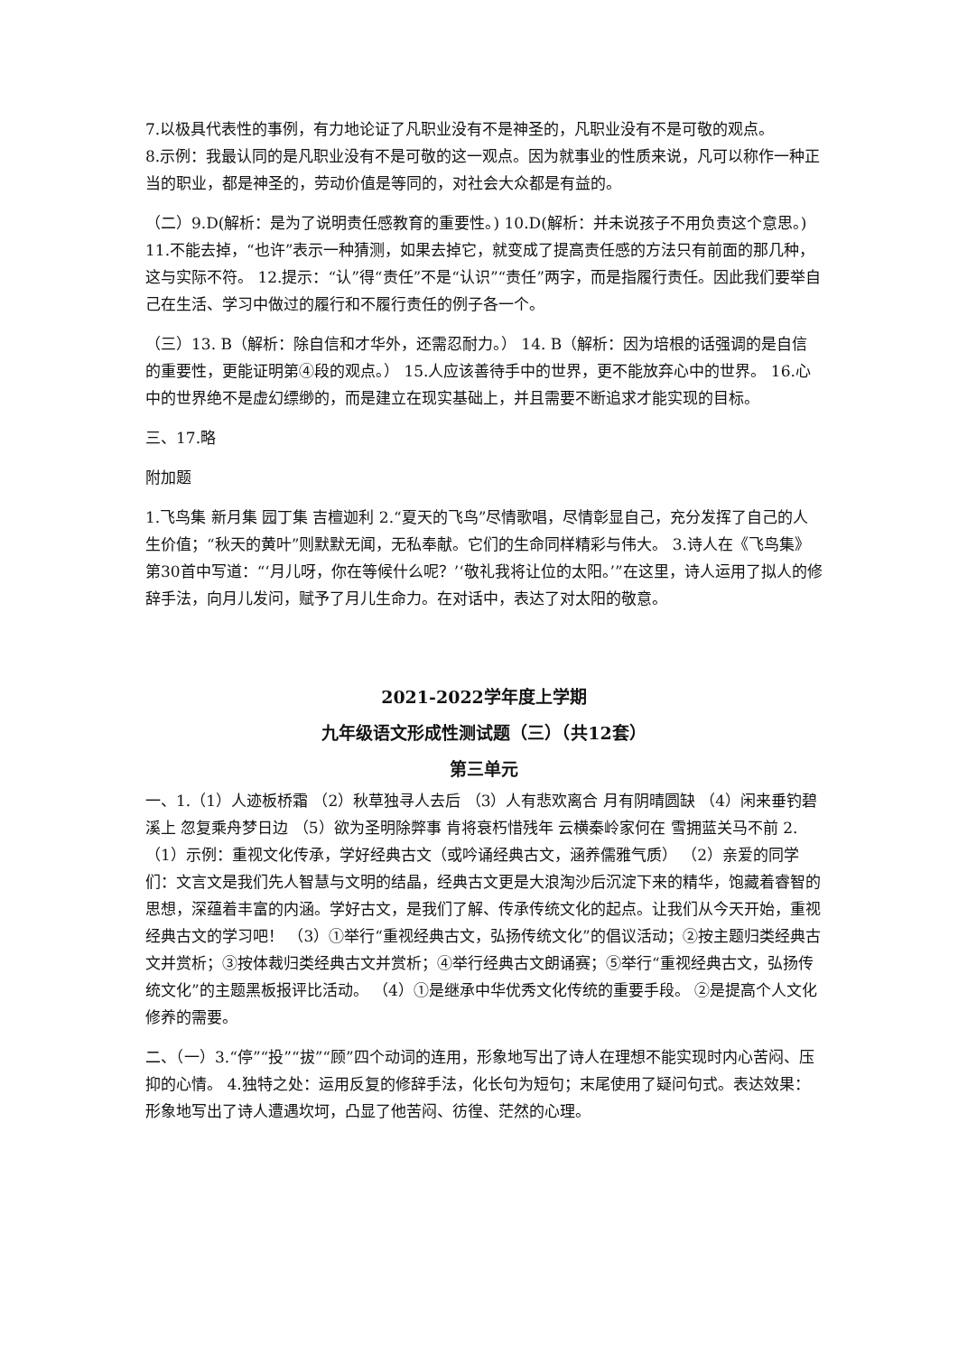7.以极具代表性的事例，有力地论证了凡职业没有不是神圣的，凡职业没有不是可敬的观点。
8.示例：我最认同的是凡职业没有不是可敬的这一观点。因为就事业的性质来说，凡可以称作一种正当的职业，都是神圣的，劳动价值是等同的，对社会大众都是有益的。
（二）9.D(解析：是为了说明责任感教育的重要性。) 10.D(解析：并未说孩子不用负责这个意思。) 11.不能去掉，“也许”表示一种猜测，如果去掉它，就变成了提高责任感的方法只有前面的那几种，这与实际不符。 12.提示：“认”得“责任”不是“认识”“责任”两字，而是指履行责任。因此我们要举自己在生活、学习中做过的履行和不履行责任的例子各一个。
（三）13. B（解析：除自信和才华外，还需忍耐力。） 14. B（解析：因为培根的话强调的是自信的重要性，更能证明第④段的观点。） 15.人应该善待手中的世界，更不能放弃心中的世界。 16.心中的世界绝不是虚幻缥缈的，而是建立在现实基础上，并且需要不断追求才能实现的目标。
三、17.略
附加题
1.飞鸟集 新月集 园丁集 吉檀迦利 2.“夏天的飞鸟”尽情歌唱，尽情彰显自己，充分发挥了自己的人生价值；“秋天的黄叶”则默默无闻，无私奉献。它们的生命同样精彩与伟大。 3.诗人在《飞鸟集》第30首中写道：“‘月儿呀，你在等候什么呢？’‘敬礼我将让位的太阳。’”在这里，诗人运用了拟人的修辞手法，向月儿发问，赋予了月儿生命力。在对话中，表达了对太阳的敬意。
2021-2022学年度上学期
九年级语文形成性测试题（三）（共12套）
第三单元
一、1.（1）人迹板桥霜 （2）秋草独寻人去后 （3）人有悲欢离合 月有阴晴圆缺 （4）闲来垂钓碧溪上 忽复乘舟梦日边 （5）欲为圣明除弊事 肯将衰朽惜残年 云横秦岭家何在 雪拥蓝关马不前 2.（1）示例：重视文化传承，学好经典古文（或吟诵经典古文，涵养儒雅气质） （2）亲爱的同学们：文言文是我们先人智慧与文明的结晶，经典古文更是大浪淘沙后沉淀下来的精华，饱藏着睿智的思想，深蕴着丰富的内涵。学好古文，是我们了解、传承传统文化的起点。让我们从今天开始，重视经典古文的学习吧！ （3）①举行“重视经典古文，弘扬传统文化”的倡议活动；②按主题归类经典古文并赏析；③按体裁归类经典古文并赏析；④举行经典古文朗诵赛；⑤举行“重视经典古文，弘扬传统文化”的主题黑板报评比活动。 （4）①是继承中华优秀文化传统的重要手段。 ②是提高个人文化修养的需要。
二、（一）3.“停”“投”“拔”“顾”四个动词的连用，形象地写出了诗人在理想不能实现时内心苦闷、压抑的心情。 4.独特之处：运用反复的修辞手法，化长句为短句；末尾使用了疑问句式。表达效果：形象地写出了诗人遭遇坎坷，凸显了他苦闷、彷徨、茫然的心理。